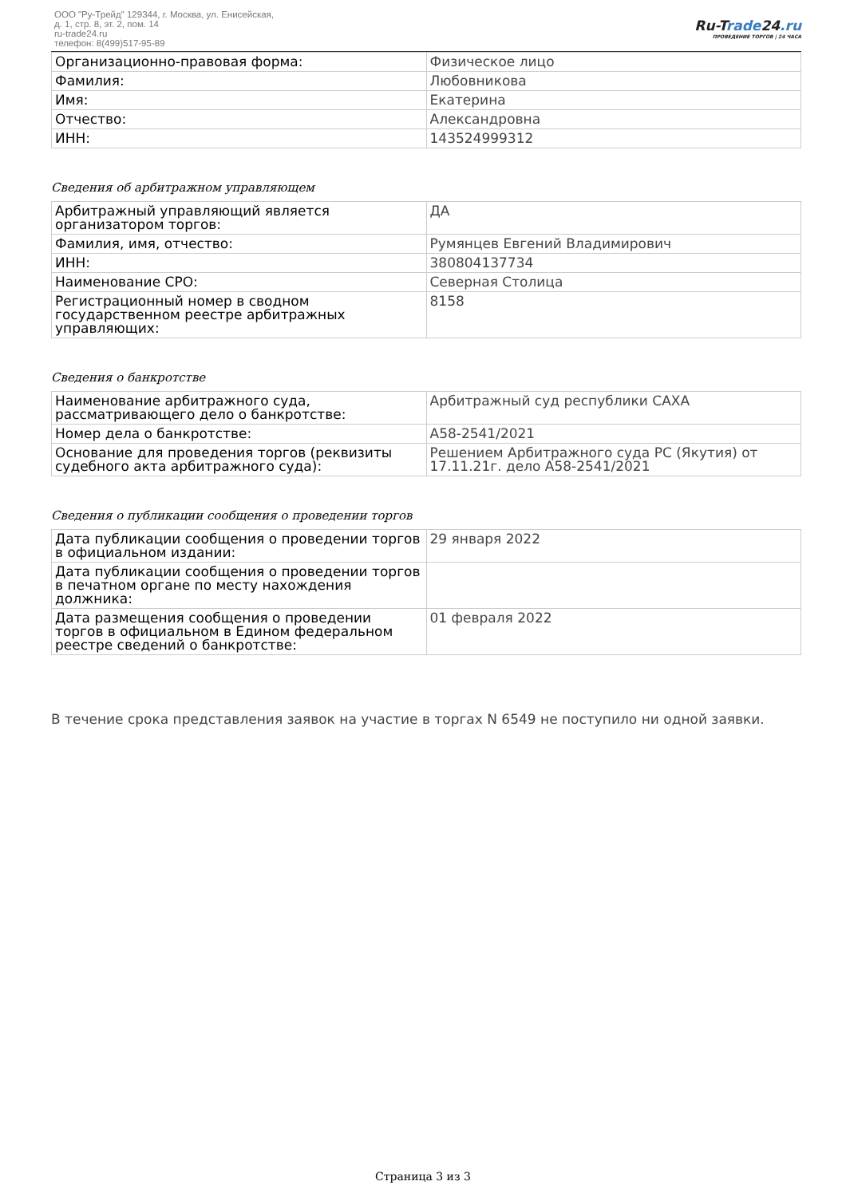ООО "Ру-Трейд" 129344, г. Москва, ул. Енисейская,
д. 1, стр. 8, эт. 2, пом. 14
ru-trade24.ru
телефон: 8(499)517-95-89
Ru-Trade24.ru
ПРОВЕДЕНИЕ ТОРГОВ | 24 ЧАСА
| Организационно-правовая форма: | Физическое лицо |
| Фамилия: | Любовникова |
| Имя: | Екатерина |
| Отчество: | Александровна |
| ИНН: | 143524999312 |
Сведения об арбитражном управляющем
| Арбитражный управляющий является организатором торгов: | ДА |
| Фамилия, имя, отчество: | Румянцев Евгений Владимирович |
| ИНН: | 380804137734 |
| Наименование СРО: | Северная Столица |
| Регистрационный номер в сводном государственном реестре арбитражных управляющих: | 8158 |
Сведения о банкротстве
| Наименование арбитражного суда, рассматривающего дело о банкротстве: | Арбитражный суд республики САХА |
| Номер дела о банкротстве: | А58-2541/2021 |
| Основание для проведения торгов (реквизиты судебного акта арбитражного суда): | Решением Арбитражного суда РС (Якутия) от 17.11.21г. дело А58-2541/2021 |
Сведения о публикации сообщения о проведении торгов
| Дата публикации сообщения о проведении торгов в официальном издании: | 29 января 2022 |
| Дата публикации сообщения о проведении торгов в печатном органе по месту нахождения должника: | |
| Дата размещения сообщения о проведении торгов в официальном в Едином федеральном реестре сведений о банкротстве: | 01 февраля 2022 |
В течение срока представления заявок на участие в торгах N 6549 не поступило ни одной заявки.
Страница 3 из 3